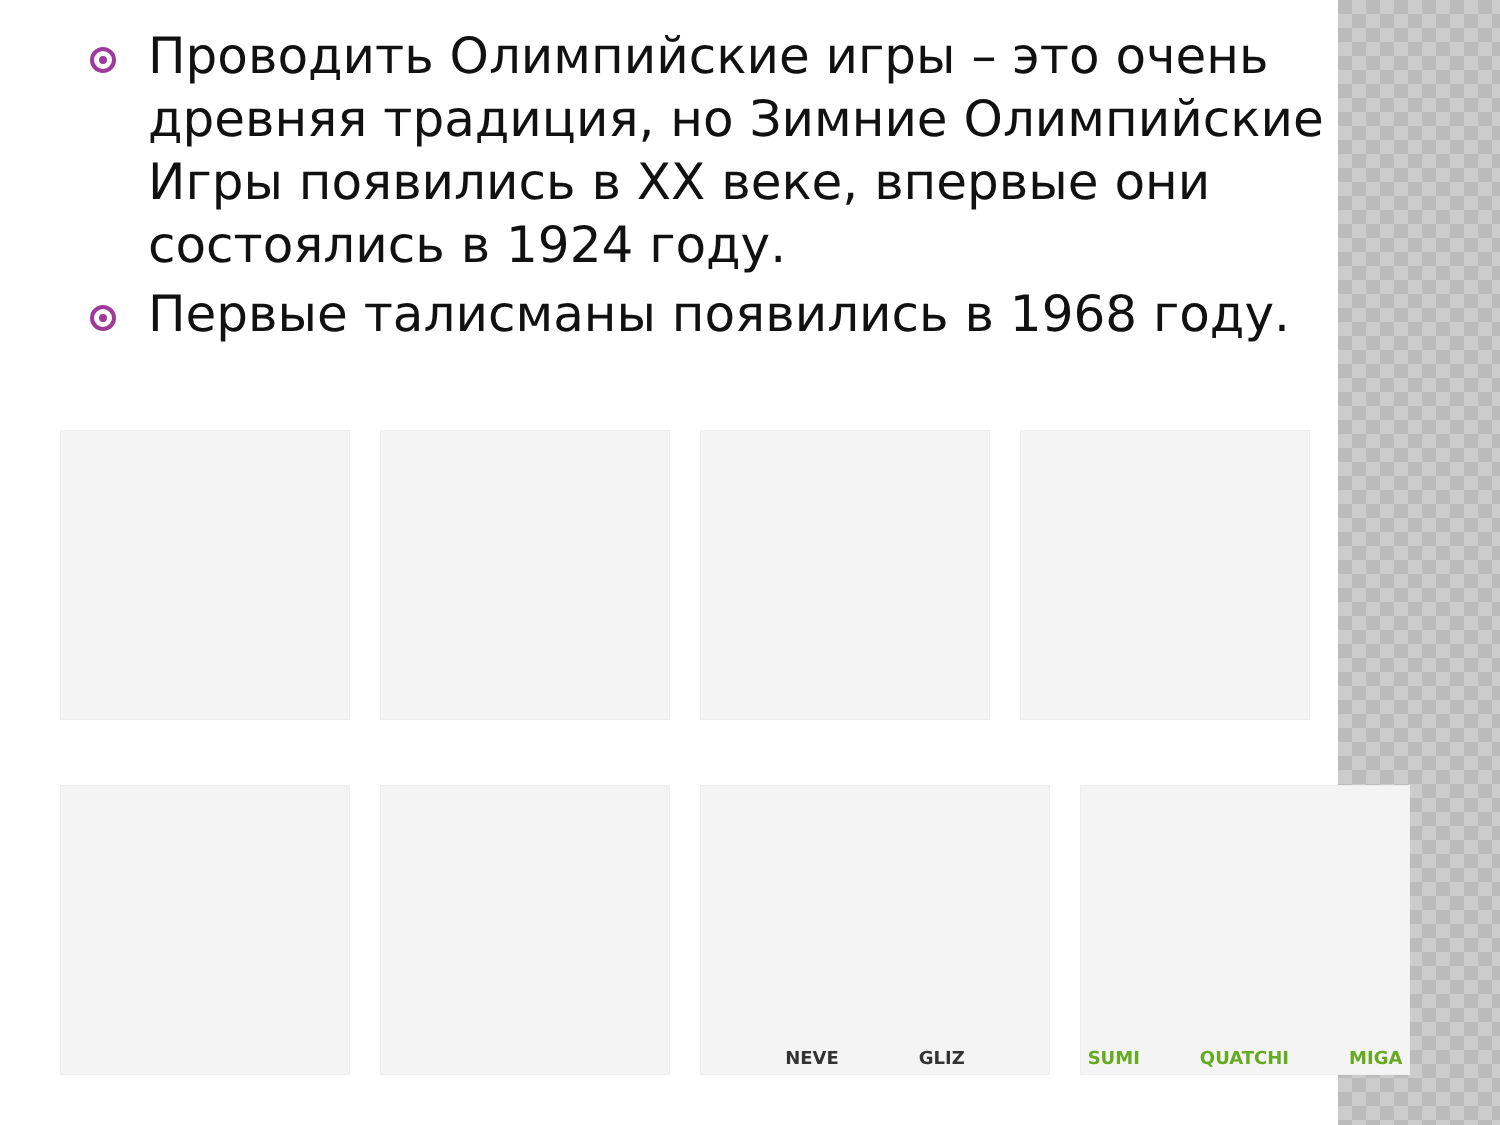Проводить Олимпийские игры – это очень древняя традиция, но Зимние Олимпийские Игры появились в XX веке, впервые они состоялись в 1924 году.
Первые талисманы появились в 1968 году.
NEVE GLIZ SUMI QUATCHI MIGA